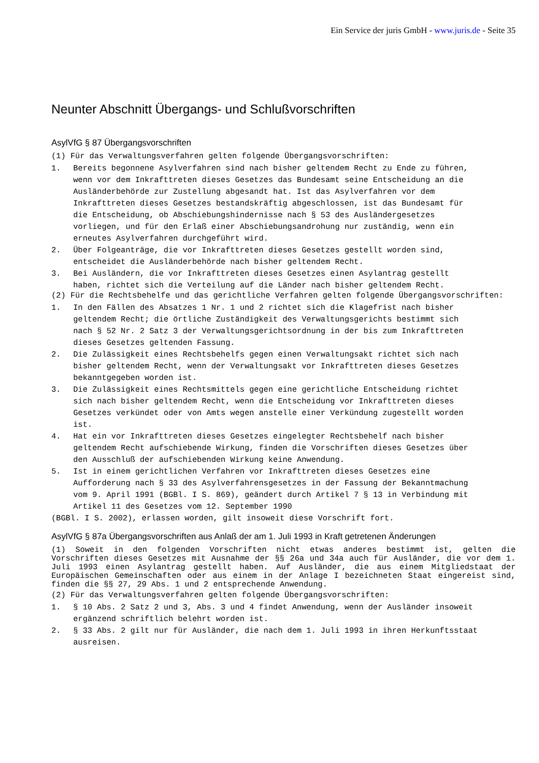Ein Service der juris GmbH - www.juris.de - Seite 35
Neunter Abschnitt Übergangs- und Schlußvorschriften
AsylVfG § 87 Übergangsvorschriften
(1) Für das Verwaltungsverfahren gelten folgende Übergangsvorschriften:
1. Bereits begonnene Asylverfahren sind nach bisher geltendem Recht zu Ende zu führen, wenn vor dem Inkrafttreten dieses Gesetzes das Bundesamt seine Entscheidung an die Ausländerbehörde zur Zustellung abgesandt hat. Ist das Asylverfahren vor dem Inkrafttreten dieses Gesetzes bestandskräftig abgeschlossen, ist das Bundesamt für die Entscheidung, ob Abschiebungshindernisse nach § 53 des Ausländergesetzes vorliegen, und für den Erlaß einer Abschiebungsandrohung nur zuständig, wenn ein erneutes Asylverfahren durchgeführt wird.
2. Über Folgeanträge, die vor Inkrafttreten dieses Gesetzes gestellt worden sind, entscheidet die Ausländerbehörde nach bisher geltendem Recht.
3. Bei Ausländern, die vor Inkrafttreten dieses Gesetzes einen Asylantrag gestellt haben, richtet sich die Verteilung auf die Länder nach bisher geltendem Recht.
(2) Für die Rechtsbehelfe und das gerichtliche Verfahren gelten folgende Übergangsvorschriften:
1. In den Fällen des Absatzes 1 Nr. 1 und 2 richtet sich die Klagefrist nach bisher geltendem Recht; die örtliche Zuständigkeit des Verwaltungsgerichts bestimmt sich nach § 52 Nr. 2 Satz 3 der Verwaltungsgerichtsordnung in der bis zum Inkrafttreten dieses Gesetzes geltenden Fassung.
2. Die Zulässigkeit eines Rechtsbehelfs gegen einen Verwaltungsakt richtet sich nach bisher geltendem Recht, wenn der Verwaltungsakt vor Inkrafttreten dieses Gesetzes bekanntgegeben worden ist.
3. Die Zulässigkeit eines Rechtsmittels gegen eine gerichtliche Entscheidung richtet sich nach bisher geltendem Recht, wenn die Entscheidung vor Inkrafttreten dieses Gesetzes verkündet oder von Amts wegen anstelle einer Verkündung zugestellt worden ist.
4. Hat ein vor Inkrafttreten dieses Gesetzes eingelegter Rechtsbehelf nach bisher geltendem Recht aufschiebende Wirkung, finden die Vorschriften dieses Gesetzes über den Ausschluß der aufschiebenden Wirkung keine Anwendung.
5. Ist in einem gerichtlichen Verfahren vor Inkrafttreten dieses Gesetzes eine Aufforderung nach § 33 des Asylverfahrensgesetzes in der Fassung der Bekanntmachung vom 9. April 1991 (BGBl. I S. 869), geändert durch Artikel 7 § 13 in Verbindung mit Artikel 11 des Gesetzes vom 12. September 1990
(BGBl. I S. 2002), erlassen worden, gilt insoweit diese Vorschrift fort.
AsylVfG § 87a Übergangsvorschriften aus Anlaß der am 1. Juli 1993 in Kraft getretenen Änderungen
(1) Soweit in den folgenden Vorschriften nicht etwas anderes bestimmt ist, gelten die Vorschriften dieses Gesetzes mit Ausnahme der §§ 26a und 34a auch für Ausländer, die vor dem 1. Juli 1993 einen Asylantrag gestellt haben. Auf Ausländer, die aus einem Mitgliedstaat der Europäischen Gemeinschaften oder aus einem in der Anlage I bezeichneten Staat eingereist sind, finden die §§ 27, 29 Abs. 1 und 2 entsprechende Anwendung.
(2) Für das Verwaltungsverfahren gelten folgende Übergangsvorschriften:
1. § 10 Abs. 2 Satz 2 und 3, Abs. 3 und 4 findet Anwendung, wenn der Ausländer insoweit ergänzend schriftlich belehrt worden ist.
2. § 33 Abs. 2 gilt nur für Ausländer, die nach dem 1. Juli 1993 in ihren Herkunftsstaat ausreisen.